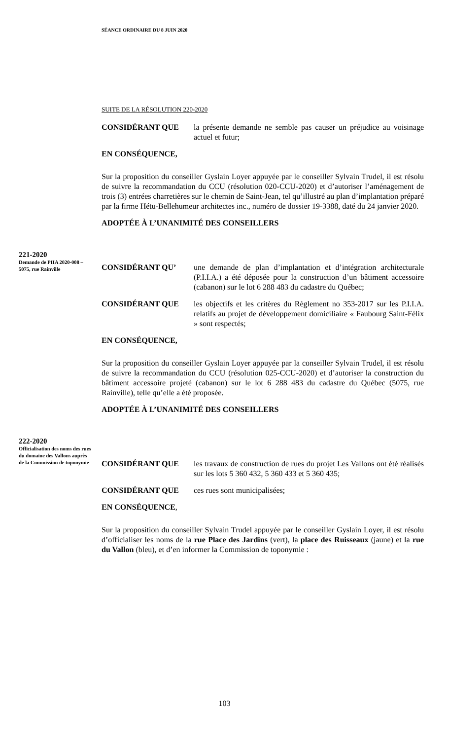SÉANCE ORDINAIRE DU 8 JUIN 2020
SUITE DE LA RÉSOLUTION 220-2020
CONSIDÉRANT QUE la présente demande ne semble pas causer un préjudice au voisinage actuel et futur;
EN CONSÉQUENCE,
Sur la proposition du conseiller Gyslain Loyer appuyée par le conseiller Sylvain Trudel, il est résolu de suivre la recommandation du CCU (résolution 020-CCU-2020) et d’autoriser l’aménagement de trois (3) entrées charretières sur le chemin de Saint-Jean, tel qu’illustré au plan d’implantation préparé par la firme Hétu-Bellehumeur architectes inc., numéro de dossier 19-3388, daté du 24 janvier 2020.
ADOPTÉE À L’UNANIMITÉ DES CONSEILLERS
221-2020
Demande de PIIA 2020-008 – 5075, rue Rainville
CONSIDÉRANT QU’ une demande de plan d’implantation et d’intégration architecturale (P.I.I.A.) a été déposée pour la construction d’un bâtiment accessoire (cabanon) sur le lot 6 288 483 du cadastre du Québec;
CONSIDÉRANT QUE les objectifs et les critères du Règlement no 353-2017 sur les P.I.I.A. relatifs au projet de développement domiciliaire « Faubourg Saint-Félix » sont respectés;
EN CONSÉQUENCE,
Sur la proposition du conseiller Gyslain Loyer appuyée par la conseiller Sylvain Trudel, il est résolu de suivre la recommandation du CCU (résolution 025-CCU-2020) et d’autoriser la construction du bâtiment accessoire projeté (cabanon) sur le lot 6 288 483 du cadastre du Québec (5075, rue Rainville), telle qu’elle a été proposée.
ADOPTÉE À L’UNANIMITÉ DES CONSEILLERS
222-2020
Officialisation des noms des rues du domaine des Vallons auprès de la Commission de toponymie
CONSIDÉRANT QUE les travaux de construction de rues du projet Les Vallons ont été réalisés sur les lots 5 360 432, 5 360 433 et 5 360 435;
CONSIDÉRANT QUE ces rues sont municipalisées;
EN CONSÉQUENCE,
Sur la proposition du conseiller Sylvain Trudel appuyée par le conseiller Gyslain Loyer, il est résolu d’officialiser les noms de la rue Place des Jardins (vert), la place des Ruisseaux (jaune) et la rue du Vallon (bleu), et d’en informer la Commission de toponymie :
103